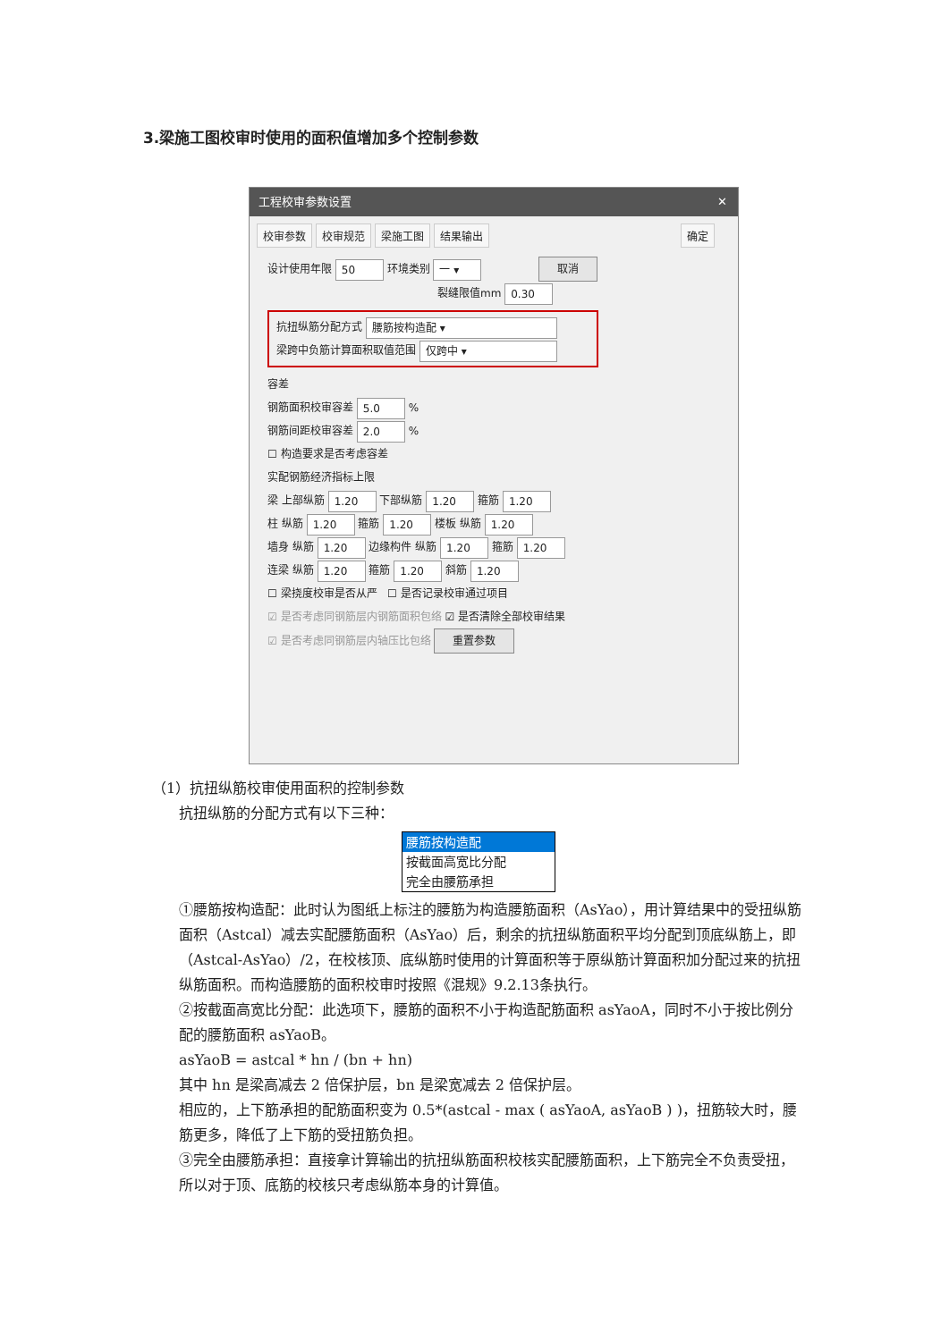3.梁施工图校审时使用的面积值增加多个控制参数
工程校审参数设置 ✕
校审参数 校审规范 梁施工图 结果输出 确定
设计使用年限 50 环境类别 一 ▾ 取消
裂缝限值mm 0.30
抗扭纵筋分配方式 腰筋按构造配 ▾
梁跨中负筋计算面积取值范围 仅跨中 ▾
容差
钢筋面积校审容差 5.0 %
钢筋间距校审容差 2.0 %
☐ 构造要求是否考虑容差
实配钢筋经济指标上限
梁 上部纵筋 1.20 下部纵筋 1.20 箍筋 1.20
柱 纵筋 1.20 箍筋 1.20 楼板 纵筋 1.20
墙身 纵筋 1.20 边缘构件 纵筋 1.20 箍筋 1.20
连梁 纵筋 1.20 箍筋 1.20 斜筋 1.20
☐ 梁挠度校审是否从严 ☐ 是否记录校审通过项目
☑ 是否考虑同钢筋层内钢筋面积包络 ☑ 是否清除全部校审结果
☑ 是否考虑同钢筋层内轴压比包络 重置参数
（1）抗扭纵筋校审使用面积的控制参数
抗扭纵筋的分配方式有以下三种：
腰筋按构造配
按截面高宽比分配
完全由腰筋承担
①腰筋按构造配：此时认为图纸上标注的腰筋为构造腰筋面积（AsYao），用计算结果中的受扭纵筋面积（Astcal）减去实配腰筋面积（AsYao）后，剩余的抗扭纵筋面积平均分配到顶底纵筋上，即（Astcal-AsYao）/2，在校核顶、底纵筋时使用的计算面积等于原纵筋计算面积加分配过来的抗扭纵筋面积。而构造腰筋的面积校审时按照《混规》9.2.13条执行。
②按截面高宽比分配：此选项下，腰筋的面积不小于构造配筋面积 asYaoA，同时不小于按比例分配的腰筋面积 asYaoB。
asYaoB = astcal * hn / (bn + hn)
其中 hn 是梁高减去 2 倍保护层，bn 是梁宽减去 2 倍保护层。
相应的，上下筋承担的配筋面积变为 0.5*(astcal - max ( asYaoA, asYaoB ) )，扭筋较大时，腰筋更多，降低了上下筋的受扭筋负担。
③完全由腰筋承担：直接拿计算输出的抗扭纵筋面积校核实配腰筋面积，上下筋完全不负责受扭，所以对于顶、底筋的校核只考虑纵筋本身的计算值。